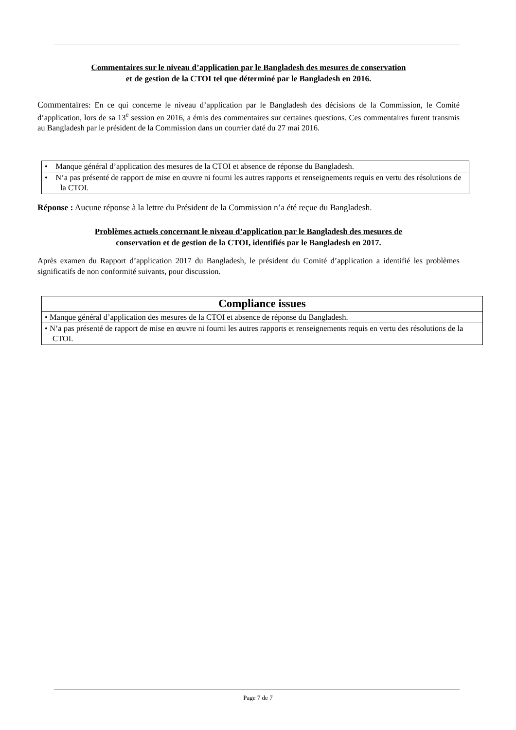Commentaires sur le niveau d’application par le Bangladesh des mesures de conservation
et de gestion de la CTOI tel que déterminé par le Bangladesh en 2016.
Commentaires: En ce qui concerne le niveau d’application par le Bangladesh des décisions de la Commission, le Comité d’application, lors de sa 13<sup>e</sup> session en 2016, a émis des commentaires sur certaines questions. Ces commentaires furent transmis au Bangladesh par le président de la Commission dans un courrier daté du 27 mai 2016.
| • Manque général d’application des mesures de la CTOI et absence de réponse du Bangladesh. |
| • N’a pas présenté de rapport de mise en œuvre ni fourni les autres rapports et renseignements requis en vertu des résolutions de la CTOI. |
Réponse : Aucune réponse à la lettre du Président de la Commission n’a été reçue du Bangladesh.
Problèmes actuels concernant le niveau d’application par le Bangladesh des mesures de
conservation et de gestion de la CTOI, identifiés par le Bangladesh en 2017.
Après examen du Rapport d’application 2017 du Bangladesh, le président du Comité d’application a identifié les problèmes significatifs de non conformité suivants, pour discussion.
| Compliance issues |
| --- |
| • Manque général d’application des mesures de la CTOI et absence de réponse du Bangladesh. |
| • N’a pas présenté de rapport de mise en œuvre ni fourni les autres rapports et renseignements requis en vertu des résolutions de la CTOI. |
Page 7 de 7